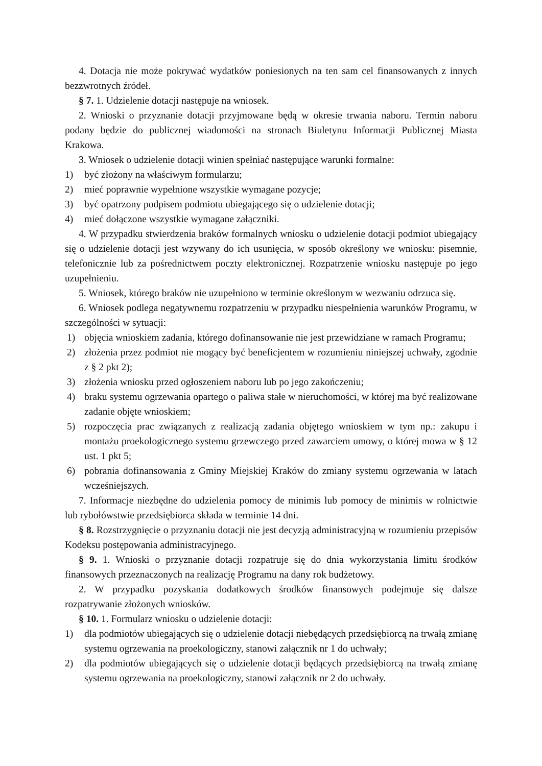4. Dotacja nie może pokrywać wydatków poniesionych na ten sam cel finansowanych z innych bezzwrotnych źródeł.
§ 7. 1. Udzielenie dotacji następuje na wniosek.
2. Wnioski o przyznanie dotacji przyjmowane będą w okresie trwania naboru. Termin naboru podany będzie do publicznej wiadomości na stronach Biuletynu Informacji Publicznej Miasta Krakowa.
3. Wniosek o udzielenie dotacji winien spełniać następujące warunki formalne:
1) być złożony na właściwym formularzu;
2) mieć poprawnie wypełnione wszystkie wymagane pozycje;
3) być opatrzony podpisem podmiotu ubiegającego się o udzielenie dotacji;
4) mieć dołączone wszystkie wymagane załączniki.
4. W przypadku stwierdzenia braków formalnych wniosku o udzielenie dotacji podmiot ubiegający się o udzielenie dotacji jest wzywany do ich usunięcia, w sposób określony we wniosku: pisemnie, telefonicznie lub za pośrednictwem poczty elektronicznej. Rozpatrzenie wniosku następuje po jego uzupełnieniu.
5. Wniosek, którego braków nie uzupełniono w terminie określonym w wezwaniu odrzuca się.
6. Wniosek podlega negatywnemu rozpatrzeniu w przypadku niespełnienia warunków Programu, w szczególności w sytuacji:
1) objęcia wnioskiem zadania, którego dofinansowanie nie jest przewidziane w ramach Programu;
2) złożenia przez podmiot nie mogący być beneficjentem w rozumieniu niniejszej uchwały, zgodnie z § 2 pkt 2);
3) złożenia wniosku przed ogłoszeniem naboru lub po jego zakończeniu;
4) braku systemu ogrzewania opartego o paliwa stałe w nieruchomości, w której ma być realizowane zadanie objęte wnioskiem;
5) rozpoczęcia prac związanych z realizacją zadania objętego wnioskiem w tym np.: zakupu i montażu proekologicznego systemu grzewczego przed zawarciem umowy, o której mowa w § 12 ust. 1 pkt 5;
6) pobrania dofinansowania z Gminy Miejskiej Kraków do zmiany systemu ogrzewania w latach wcześniejszych.
7. Informacje niezbędne do udzielenia pomocy de minimis lub pomocy de minimis w rolnictwie lub rybołówstwie przedsiębiorca składa w terminie 14 dni.
§ 8. Rozstrzygnięcie o przyznaniu dotacji nie jest decyzją administracyjną w rozumieniu przepisów Kodeksu postępowania administracyjnego.
§ 9. 1. Wnioski o przyznanie dotacji rozpatruje się do dnia wykorzystania limitu środków finansowych przeznaczonych na realizację Programu na dany rok budżetowy.
2. W przypadku pozyskania dodatkowych środków finansowych podejmuje się dalsze rozpatrywanie złożonych wniosków.
§ 10. 1. Formularz wniosku o udzielenie dotacji:
1) dla podmiotów ubiegających się o udzielenie dotacji niebędących przedsiębiorcą na trwałą zmianę systemu ogrzewania na proekologiczny, stanowi załącznik nr 1 do uchwały;
2) dla podmiotów ubiegających się o udzielenie dotacji będących przedsiębiorcą na trwałą zmianę systemu ogrzewania na proekologiczny, stanowi załącznik nr 2 do uchwały.